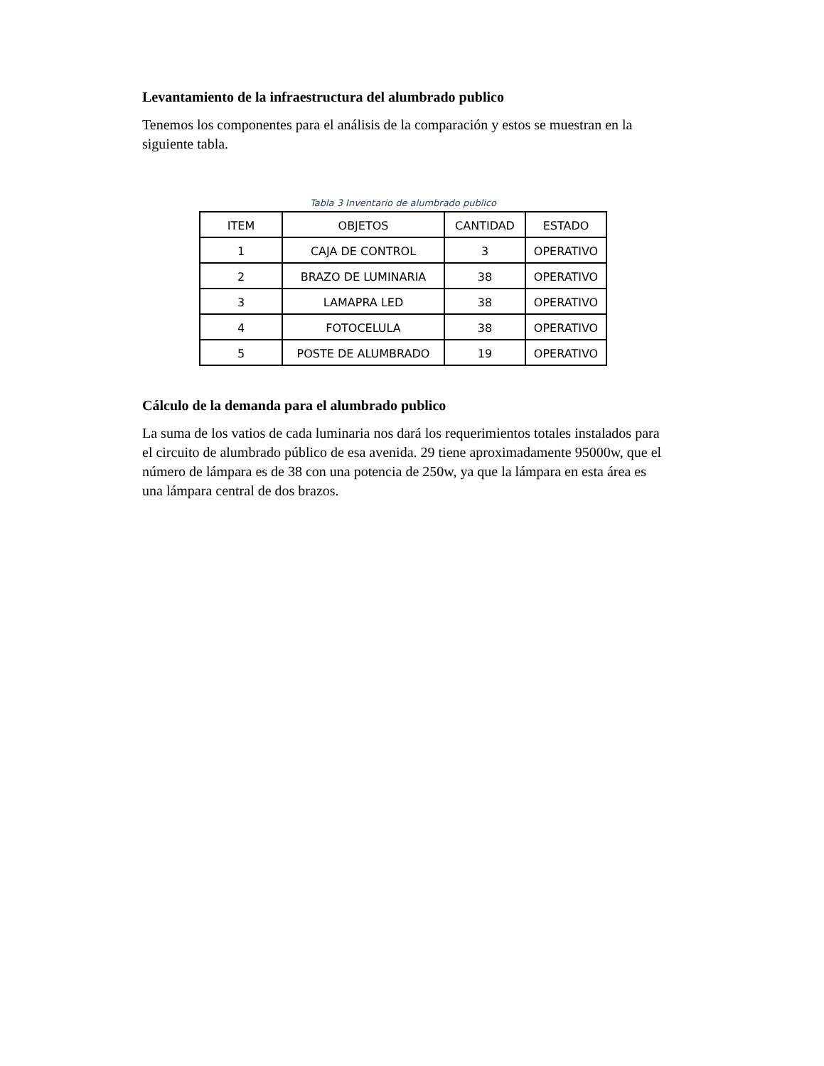Levantamiento de la infraestructura del alumbrado publico
Tenemos los componentes para el análisis de la comparación y estos se muestran en la siguiente tabla.
Tabla 3 Inventario de alumbrado publico
| ITEM | OBJETOS | CANTIDAD | ESTADO |
| 1 | CAJA DE CONTROL | 3 | OPERATIVO |
| 2 | BRAZO DE LUMINARIA | 38 | OPERATIVO |
| 3 | LAMAPRA LED | 38 | OPERATIVO |
| 4 | FOTOCELULA | 38 | OPERATIVO |
| 5 | POSTE DE ALUMBRADO | 19 | OPERATIVO |
Cálculo de la demanda para el alumbrado publico
La suma de los vatios de cada luminaria nos dará los requerimientos totales instalados para el circuito de alumbrado público de esa avenida. 29 tiene aproximadamente 95000w, que el número de lámpara es de 38 con una potencia de 250w, ya que la lámpara en esta área es una lámpara central de dos brazos.